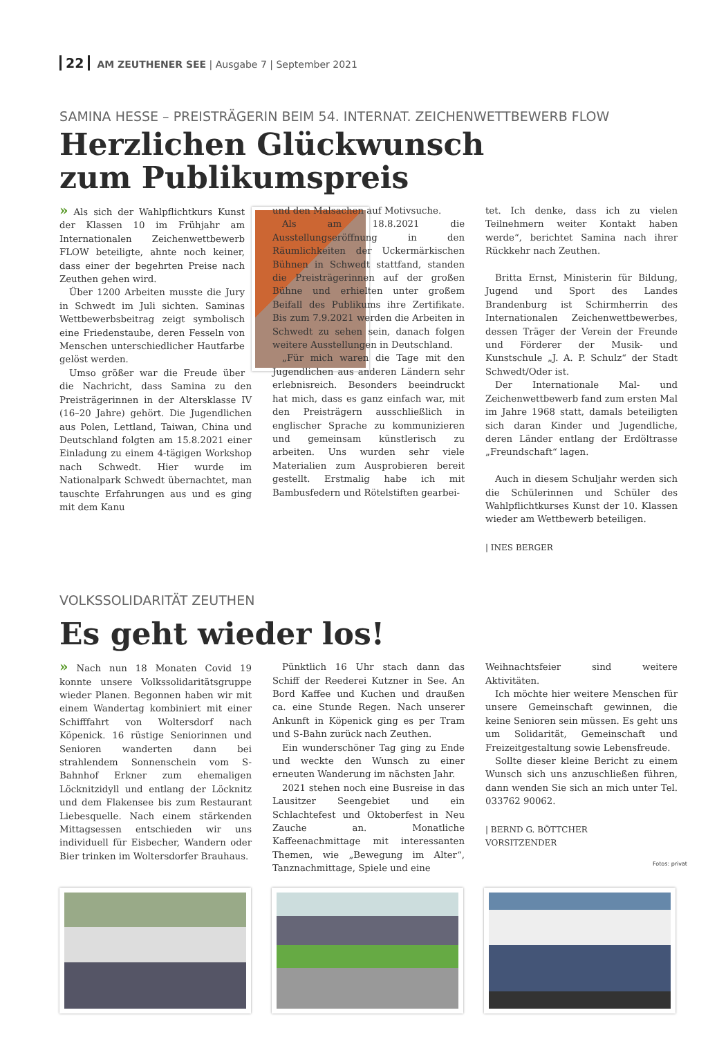22 AM ZEUTHENER SEE | Ausgabe 7 | September 2021
SAMINA HESSE – PREISTRÄGERIN BEIM 54. INTERNAT. ZEICHENWETTBEWERB FLOW
Herzlichen Glückwunsch
zum Publikumspreis
» Als sich der Wahlpflichtkurs Kunst der Klassen 10 im Frühjahr am Internationalen Zeichenwettbewerb FLOW beteiligte, ahnte noch keiner, dass einer der begehrten Preise nach Zeuthen gehen wird.
Über 1200 Arbeiten musste die Jury in Schwedt im Juli sichten. Saminas Wettbewerbsbeitrag zeigt symbolisch eine Friedenstaube, deren Fesseln von Menschen unterschiedlicher Hautfarbe gelöst werden.
Umso größer war die Freude über die Nachricht, dass Samina zu den Preisträgerinnen in der Altersklasse IV (16–20 Jahre) gehört. Die Jugendlichen aus Polen, Lettland, Taiwan, China und Deutschland folgten am 15.8.2021 einer Einladung zu einem 4-tägigen Workshop nach Schwedt. Hier wurde im Nationalpark Schwedt übernachtet, man tauschte Erfahrungen aus und es ging mit dem Kanu
und den Malsachen auf Motivsuche.
Als am 18.8.2021 die Ausstellungseröffnung in den Räumlichkeiten der Uckermärkischen Bühnen in Schwedt stattfand, standen die Preisträgerinnen auf der großen Bühne und erhielten unter großem Beifall des Publikums ihre Zertifikate. Bis zum 7.9.2021 werden die Arbeiten in Schwedt zu sehen sein, danach folgen weitere Ausstellungen in Deutschland.
„Für mich waren die Tage mit den Jugendlichen aus anderen Ländern sehr erlebnisreich. Besonders beeindruckt hat mich, dass es ganz einfach war, mit den Preisträgern ausschließlich in englischer Sprache zu kommunizieren und gemeinsam künstlerisch zu arbeiten. Uns wurden sehr viele Materialien zum Ausprobieren bereit gestellt. Erstmalig habe ich mit Bambusfedern und Rötelstiften gearbei-
tet. Ich denke, dass ich zu vielen Teilnehmern weiter Kontakt haben werde“, berichtet Samina nach ihrer Rückkehr nach Zeuthen.
Britta Ernst, Ministerin für Bildung, Jugend und Sport des Landes Brandenburg ist Schirmherrin des Internationalen Zeichenwettbewerbes, dessen Träger der Verein der Freunde und Förderer der Musik- und Kunstschule „J. A. P. Schulz“ der Stadt Schwedt/Oder ist.
Der Internationale Mal- und Zeichenwettbewerb fand zum ersten Mal im Jahre 1968 statt, damals beteiligten sich daran Kinder und Jugendliche, deren Länder entlang der Erdöltrasse „Freundschaft“ lagen.
Auch in diesem Schuljahr werden sich die Schülerinnen und Schüler des Wahlpflichtkurses Kunst der 10. Klassen wieder am Wettbewerb beteiligen.
| INES BERGER
VOLKSSOLIDARITÄT ZEUTHEN
Es geht wieder los!
» Nach nun 18 Monaten Covid 19 konnte unsere Volkssolidaritätsgruppe wieder Planen. Begonnen haben wir mit einem Wandertag kombiniert mit einer Schifffahrt von Woltersdorf nach Köpenick. 16 rüstige Seniorinnen und Senioren wanderten dann bei strahlendem Sonnenschein vom S-Bahnhof Erkner zum ehemaligen Löcknitzidyll und entlang der Löcknitz und dem Flakensee bis zum Restaurant Liebesquelle. Nach einem stärkenden Mittagsessen entschieden wir uns individuell für Eisbecher, Wandern oder Bier trinken im Woltersdorfer Brauhaus.
Pünktlich 16 Uhr stach dann das Schiff der Reederei Kutzner in See. An Bord Kaffee und Kuchen und draußen ca. eine Stunde Regen. Nach unserer Ankunft in Köpenick ging es per Tram und S-Bahn zurück nach Zeuthen.
Ein wunderschöner Tag ging zu Ende und weckte den Wunsch zu einer erneuten Wanderung im nächsten Jahr.
2021 stehen noch eine Busreise in das Lausitzer Seengebiet und ein Schlachtefest und Oktoberfest in Neu Zauche an. Monatliche Kaffeenachmittage mit interessanten Themen, wie „Bewegung im Alter“, Tanznachmittage, Spiele und eine
Weihnachtsfeier sind weitere Aktivitäten.
Ich möchte hier weitere Menschen für unsere Gemeinschaft gewinnen, die keine Senioren sein müssen. Es geht uns um Solidarität, Gemeinschaft und Freizeitgestaltung sowie Lebensfreude.
Sollte dieser kleine Bericht zu einem Wunsch sich uns anzuschließen führen, dann wenden Sie sich an mich unter Tel. 033762 90062.
| BERND G. BÖTTCHER
VORSITZENDER
Fotos: privat